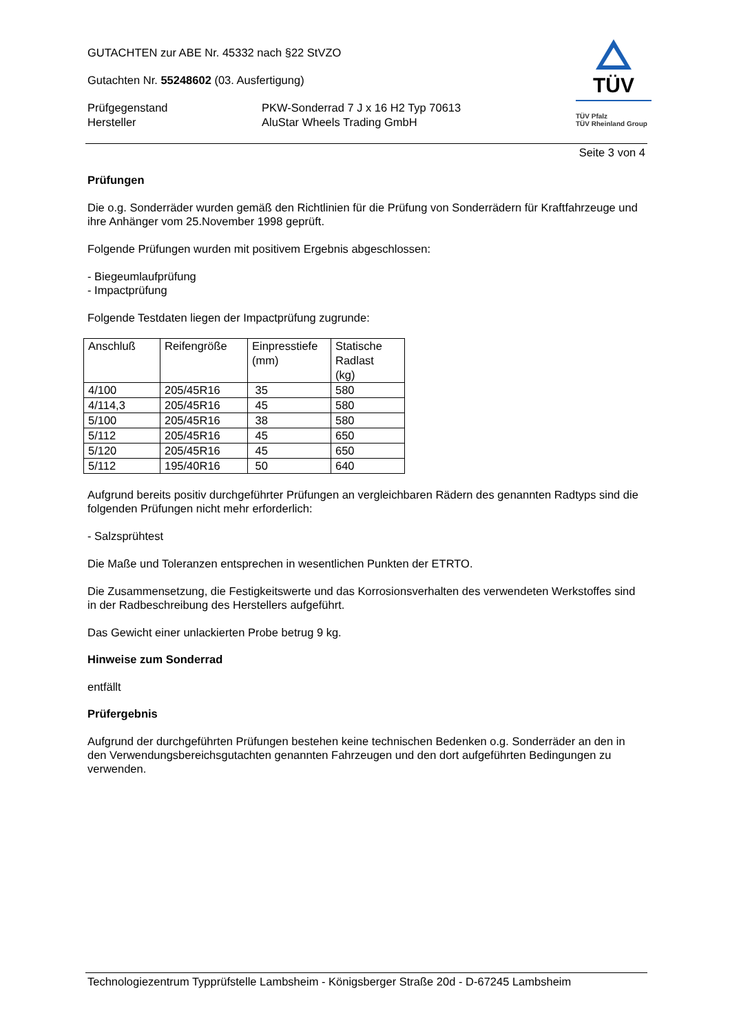TÜV
TÜV Pfalz
TÜV Rheinland Group
GUTACHTEN zur ABE Nr. 45332 nach §22 StVZO
Gutachten Nr. 55248602 (03. Ausfertigung)
Prüfgegenstand
Hersteller
PKW-Sonderrad 7 J x 16 H2 Typ 70613
AluStar Wheels Trading GmbH
Seite 3 von 4
Prüfungen
Die o.g. Sonderräder wurden gemäß den Richtlinien für die Prüfung von Sonderrädern für Kraftfahrzeuge und ihre Anhänger vom 25.November 1998 geprüft.
Folgende Prüfungen wurden mit positivem Ergebnis abgeschlossen:
- Biegeumlaufprüfung
- Impactprüfung
Folgende Testdaten liegen der Impactprüfung zugrunde:
| Anschluß | Reifengröße | Einpresstiefe (mm) | Statische Radlast (kg) |
| 4/100 | 205/45R16 | 35 | 580 |
| 4/114,3 | 205/45R16 | 45 | 580 |
| 5/100 | 205/45R16 | 38 | 580 |
| 5/112 | 205/45R16 | 45 | 650 |
| 5/120 | 205/45R16 | 45 | 650 |
| 5/112 | 195/40R16 | 50 | 640 |
Aufgrund bereits positiv durchgeführter Prüfungen an vergleichbaren Rädern des genannten Radtyps sind die folgenden Prüfungen nicht mehr erforderlich:
- Salzsprühtest
Die Maße und Toleranzen entsprechen in wesentlichen Punkten der ETRTO.
Die Zusammensetzung, die Festigkeitswerte und das Korrosionsverhalten des verwendeten Werkstoffes sind in der Radbeschreibung des Herstellers aufgeführt.
Das Gewicht einer unlackierten Probe betrug 9 kg.
Hinweise zum Sonderrad
entfällt
Prüfergebnis
Aufgrund der durchgeführten Prüfungen bestehen keine technischen Bedenken o.g. Sonderräder an den in den Verwendungsbereichsgutachten genannten Fahrzeugen und den dort aufgeführten Bedingungen zu verwenden.
Technologiezentrum Typprüfstelle Lambsheim - Königsberger Straße 20d - D-67245 Lambsheim